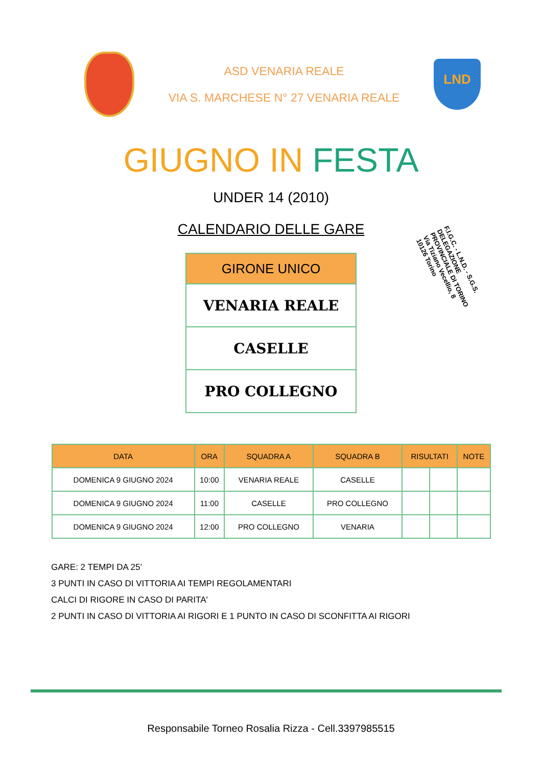ASD VENARIA REALE
VIA S. MARCHESE N° 27 VENARIA REALE
LND
GIUGNO IN FESTA
UNDER 14 (2010)
CALENDARIO DELLE GARE
F.I.G.C. - L.N.D. - S.G.S.
DELEGAZIONE PROVINCIALE DI TORINO
Via Tiziano Vecellio, 8
10126 Torino
| GIRONE UNICO |
| --- |
| VENARIA REALE |
| CASELLE |
| PRO COLLEGNO |
| DATA | ORA | SQUADRA A | SQUADRA B | RISULTATI | | NOTE |
| --- | --- | --- | --- | --- | --- | --- |
| DOMENICA 9 GIUGNO 2024 | 10:00 | VENARIA REALE | CASELLE | | | |
| DOMENICA 9 GIUGNO 2024 | 11:00 | CASELLE | PRO COLLEGNO | | | |
| DOMENICA 9 GIUGNO 2024 | 12:00 | PRO COLLEGNO | VENARIA | | | |
GARE: 2 TEMPI DA 25’
3 PUNTI IN CASO DI VITTORIA AI TEMPI REGOLAMENTARI
CALCI DI RIGORE IN CASO DI PARITA'
2 PUNTI IN CASO DI VITTORIA AI RIGORI E 1 PUNTO IN CASO DI SCONFITTA AI RIGORI
Responsabile Torneo Rosalia Rizza - Cell.3397985515